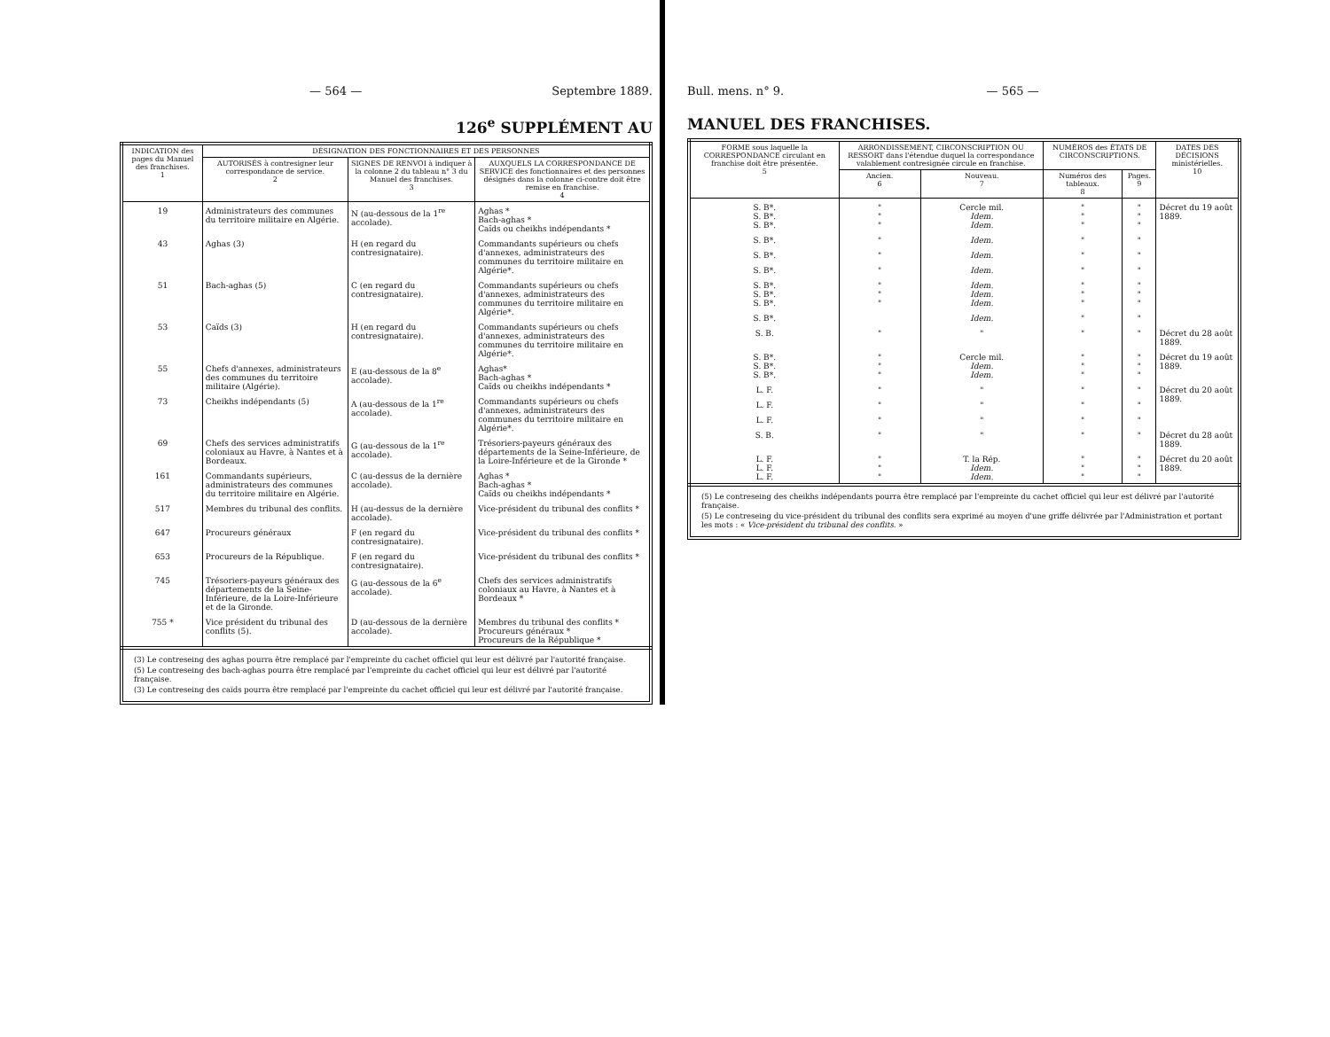— 564 — Septembre 1889.
126<sup>e</sup> SUPPLÉMENT AU
| INDICATION des pages du Manuel des franchises. 1 | DÉSIGNATION DES FONCTIONNAIRES ET DES PERSONNES | | |
| --- | --- | --- | --- |
| | AUTORISÉS à contresigner leur correspondance de service. 2 | SIGNES DE RENVOI à indiquer à la colonne 2 du tableau n° 3 du Manuel des franchises. 3 | AUXQUELS LA CORRESPONDANCE DE SERVICE des fonctionnaires et des personnes désignés dans la colonne ci-contre doit être remise en franchise. 4 |
| 19 | Administrateurs des communes du territoire militaire en Algérie. | N (au-dessous de la 1<sup>re</sup> accolade). | Aghas * Bach-aghas * Caïds ou cheikhs indépendants * |
| 43 | Aghas (3) | H (en regard du contresignataire). | Commandants supérieurs ou chefs d'annexes, administrateurs des communes du territoire militaire en Algérie*. |
| 51 | Bach-aghas (5) | C (en regard du contresignataire). | Commandants supérieurs ou chefs d'annexes, administrateurs des communes du territoire militaire en Algérie*. |
| 53 | Caïds (3) | H (en regard du contresignataire). | Commandants supérieurs ou chefs d'annexes, administrateurs des communes du territoire militaire en Algérie*. |
| 55 | Chefs d'annexes, administrateurs des communes du territoire militaire (Algérie). | E (au-dessous de la 8<sup>e</sup> accolade). | Aghas* Bach-aghas * Caïds ou cheikhs indépendants * |
| 73 | Cheikhs indépendants (5) | A (au-dessous de la 1<sup>re</sup> accolade). | Commandants supérieurs ou chefs d'annexes, administrateurs des communes du territoire militaire en Algérie*. |
| 69 | Chefs des services administratifs coloniaux au Havre, à Nantes et à Bordeaux. | G (au-dessous de la 1<sup>re</sup> accolade). | Trésoriers-payeurs généraux des départements de la Seine-Inférieure, de la Loire-Inférieure et de la Gironde * |
| 161 | Commandants supérieurs, administrateurs des communes du territoire militaire en Algérie. | C (au-dessus de la dernière accolade). | Aghas * Bach-aghas * Caïds ou cheikhs indépendants * |
| 517 | Membres du tribunal des conflits. | H (au-dessus de la dernière accolade). | Vice-président du tribunal des conflits * |
| 647 | Procureurs généraux | F (en regard du contresignataire). | Vice-président du tribunal des conflits * |
| 653 | Procureurs de la République. | F (en regard du contresignataire). | Vice-président du tribunal des conflits * |
| 745 | Trésoriers-payeurs généraux des départements de la Seine-Inférieure, de la Loire-Inférieure et de la Gironde. | G (au-dessous de la 6<sup>e</sup> accolade). | Chefs des services administratifs coloniaux au Havre, à Nantes et à Bordeaux * |
| 755 * | Vice président du tribunal des conflits (5). | D (au-dessous de la dernière accolade). | Membres du tribunal des conflits * Procureurs généraux * Procureurs de la République * |
(3) Le contreseing des aghas pourra être remplacé par l'empreinte du cachet officiel qui leur est délivré par l'autorité française.
(5) Le contreseing des bach-aghas pourra être remplacé par l'empreinte du cachet officiel qui leur est délivré par l'autorité française.
(3) Le contreseing des caïds pourra être remplacé par l'empreinte du cachet officiel qui leur est délivré par l'autorité française.
Bull. mens. n° 9. — 565 —
MANUEL DES FRANCHISES.
| FORME sous laquelle la CORRESPONDANCE circulant en franchise doit être présentée. 5 | ARRONDISSEMENT, CIRCONSCRIPTION OU RESSORT dans l'étendue duquel la correspondance valablement contresignée circule en franchise. | | NUMÉROS des ÉTATS DE CIRCONSCRIPTIONS. | | DATES DES DÉCISIONS ministérielles. 10 |
| --- | --- | --- | --- | --- | --- |
| | Ancien. 6 | Nouveau. 7 | Numéros des tableaux. 8 | Pages. 9 | |
| S. B*. S. B*. S. B*. | " " " | Cercle mil. Idem. Idem. | " " " | " " " | Décret du 19 août 1889. |
| S. B*. | " | Idem. | " | " | |
| S. B*. | " | Idem. | " | " | |
| S. B*. | " | Idem. | " | " | |
| S. B*. S. B*. S. B*. | " " " | Idem. Idem. Idem. | " " " | " " " | |
| S. B*. | | Idem. | " | " | |
| S. B. | " | " | " | " | Décret du 28 août 1889. |
| S. B*. S. B*. S. B*. | " " " | Cercle mil. Idem. Idem. | " " " | " " " | Décret du 19 août 1889. |
| L. F. | " | " | " | " | Décret du 20 août 1889. |
| L. F. | " | " | " | " | |
| L. F. | " | " | " | " | |
| S. B. | " | " | " | " | Décret du 28 août 1889. |
| L. F. L. F. L. F. | " " " | T. la Rép. Idem. Idem. | " " " | " " " | Décret du 20 août 1889. |
(5) Le contreseing des cheikhs indépendants pourra être remplacé par l'empreinte du cachet officiel qui leur est délivré par l'autorité française.
(5) Le contreseing du vice-président du tribunal des conflits sera exprimé au moyen d'une griffe délivrée par l'Administration et portant les mots : « Vice-président du tribunal des conflits. »